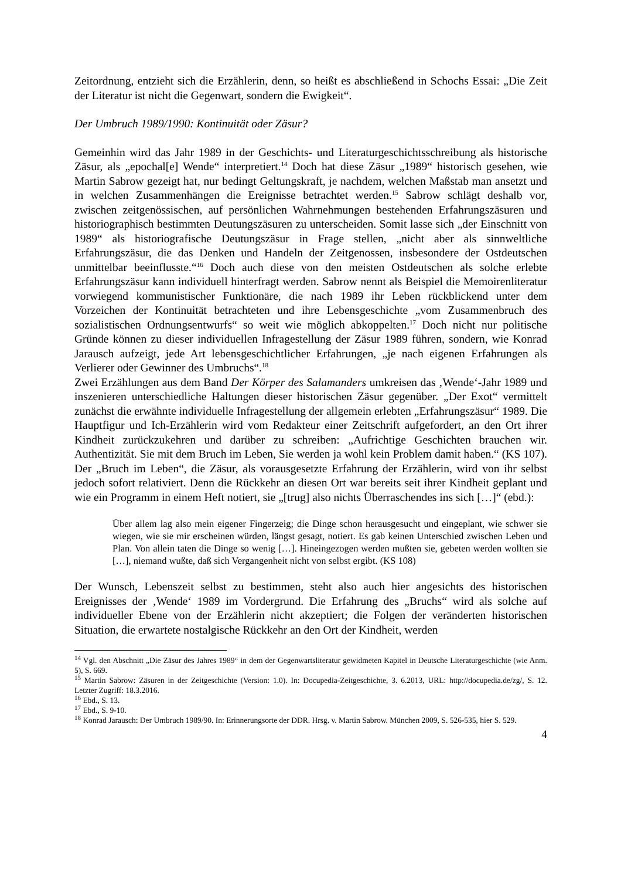Zeitordnung, entzieht sich die Erzählerin, denn, so heißt es abschließend in Schochs Essai: „Die Zeit der Literatur ist nicht die Gegenwart, sondern die Ewigkeit“.
Der Umbruch 1989/1990: Kontinuität oder Zäsur?
Gemeinhin wird das Jahr 1989 in der Geschichts- und Literaturgeschichtsschreibung als historische Zäsur, als „epochal[e] Wende“ interpretiert.<sup>14</sup> Doch hat diese Zäsur „1989“ historisch gesehen, wie Martin Sabrow gezeigt hat, nur bedingt Geltungskraft, je nachdem, welchen Maßstab man ansetzt und in welchen Zusammenhängen die Ereignisse betrachtet werden.<sup>15</sup> Sabrow schlägt deshalb vor, zwischen zeitgenössischen, auf persönlichen Wahrnehmungen bestehenden Erfahrungszäsuren und historiographisch bestimmten Deutungszäsuren zu unterscheiden. Somit lasse sich „der Einschnitt von 1989“ als historiografische Deutungszäsur in Frage stellen, „nicht aber als sinnweltliche Erfahrungszäsur, die das Denken und Handeln der Zeitgenossen, insbesondere der Ostdeutschen unmittelbar beeinflusste.“<sup>16</sup> Doch auch diese von den meisten Ostdeutschen als solche erlebte Erfahrungszäsur kann individuell hinterfragt werden. Sabrow nennt als Beispiel die Memoirenliteratur vorwiegend kommunistischer Funktionäre, die nach 1989 ihr Leben rückblickend unter dem Vorzeichen der Kontinuität betrachteten und ihre Lebensgeschichte „vom Zusammenbruch des sozialistischen Ordnungsentwurfs“ so weit wie möglich abkoppelten.<sup>17</sup> Doch nicht nur politische Gründe können zu dieser individuellen Infragestellung der Zäsur 1989 führen, sondern, wie Konrad Jarausch aufzeigt, jede Art lebensgeschichtlicher Erfahrungen, „je nach eigenen Erfahrungen als Verlierer oder Gewinner des Umbruchs“.<sup>18</sup>
Zwei Erzählungen aus dem Band Der Körper des Salamanders umkreisen das ‚Wende‘-Jahr 1989 und inszenieren unterschiedliche Haltungen dieser historischen Zäsur gegenüber. „Der Exot“ vermittelt zunächst die erwähnte individuelle Infragestellung der allgemein erlebten „Erfahrungszäsur“ 1989. Die Hauptfigur und Ich-Erzählerin wird vom Redakteur einer Zeitschrift aufgefordert, an den Ort ihrer Kindheit zurückzukehren und darüber zu schreiben: „Aufrichtige Geschichten brauchen wir. Authentizität. Sie mit dem Bruch im Leben, Sie werden ja wohl kein Problem damit haben.“ (KS 107). Der „Bruch im Leben“, die Zäsur, als vorausgesetzte Erfahrung der Erzählerin, wird von ihr selbst jedoch sofort relativiert. Denn die Rückkehr an diesen Ort war bereits seit ihrer Kindheit geplant und wie ein Programm in einem Heft notiert, sie „[trug] also nichts Überraschendes ins sich […]“ (ebd.):
Über allem lag also mein eigener Fingerzeig; die Dinge schon herausgesucht und eingeplant, wie schwer sie wiegen, wie sie mir erscheinen würden, längst gesagt, notiert. Es gab keinen Unterschied zwischen Leben und Plan. Von allein taten die Dinge so wenig […]. Hineingezogen werden mußten sie, gebeten werden wollten sie […], niemand wußte, daß sich Vergangenheit nicht von selbst ergibt. (KS 108)
Der Wunsch, Lebenszeit selbst zu bestimmen, steht also auch hier angesichts des historischen Ereignisses der ‚Wende‘ 1989 im Vordergrund. Die Erfahrung des „Bruchs“ wird als solche auf individueller Ebene von der Erzählerin nicht akzeptiert; die Folgen der veränderten historischen Situation, die erwartete nostalgische Rückkehr an den Ort der Kindheit, werden
<sup>14</sup> Vgl. den Abschnitt „Die Zäsur des Jahres 1989“ in dem der Gegenwartsliteratur gewidmeten Kapitel in Deutsche Literaturgeschichte (wie Anm. 5), S. 669.
<sup>15</sup> Martin Sabrow: Zäsuren in der Zeitgeschichte (Version: 1.0). In: Docupedia-Zeitgeschichte, 3. 6.2013, URL: http://docupedia.de/zg/, S. 12. Letzter Zugriff: 18.3.2016.
<sup>16</sup> Ebd., S. 13.
<sup>17</sup> Ebd., S. 9-10.
<sup>18</sup> Konrad Jarausch: Der Umbruch 1989/90. In: Erinnerungsorte der DDR. Hrsg. v. Martin Sabrow. München 2009, S. 526-535, hier S. 529.
4